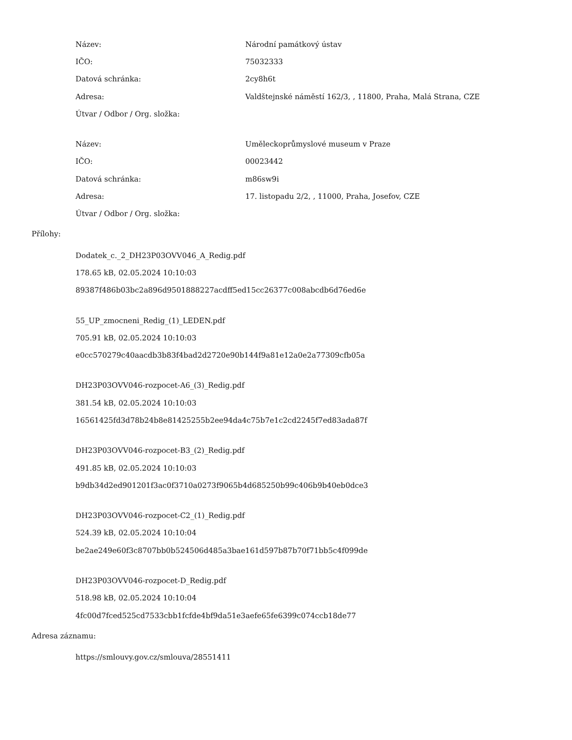Název: Národní památkový ústav
IČO: 75032333
Datová schránka: 2cy8h6t
Adresa: Valdštejnské náměstí 162/3, , 11800, Praha, Malá Strana, CZE
Útvar / Odbor / Org. složka:
Název: Uměleckoprůmyslové museum v Praze
IČO: 00023442
Datová schránka: m86sw9i
Adresa: 17. listopadu 2/2, , 11000, Praha, Josefov, CZE
Útvar / Odbor / Org. složka:
Přílohy:
Dodatek_c._2_DH23P03OVV046_A_Redig.pdf
178.65 kB, 02.05.2024 10:10:03
89387f486b03bc2a896d9501888227acdff5ed15cc26377c008abcdb6d76ed6e
55_UP_zmocneni_Redig_(1)_LEDEN.pdf
705.91 kB, 02.05.2024 10:10:03
e0cc570279c40aacdb3b83f4bad2d2720e90b144f9a81e12a0e2a77309cfb05a
DH23P03OVV046-rozpocet-A6_(3)_Redig.pdf
381.54 kB, 02.05.2024 10:10:03
16561425fd3d78b24b8e81425255b2ee94da4c75b7e1c2cd2245f7ed83ada87f
DH23P03OVV046-rozpocet-B3_(2)_Redig.pdf
491.85 kB, 02.05.2024 10:10:03
b9db34d2ed901201f3ac0f3710a0273f9065b4d685250b99c406b9b40eb0dce3
DH23P03OVV046-rozpocet-C2_(1)_Redig.pdf
524.39 kB, 02.05.2024 10:10:04
be2ae249e60f3c8707bb0b524506d485a3bae161d597b87b70f71bb5c4f099de
DH23P03OVV046-rozpocet-D_Redig.pdf
518.98 kB, 02.05.2024 10:10:04
4fc00d7fced525cd7533cbb1fcfde4bf9da51e3aefe65fe6399c074ccb18de77
Adresa záznamu:
https://smlouvy.gov.cz/smlouva/28551411